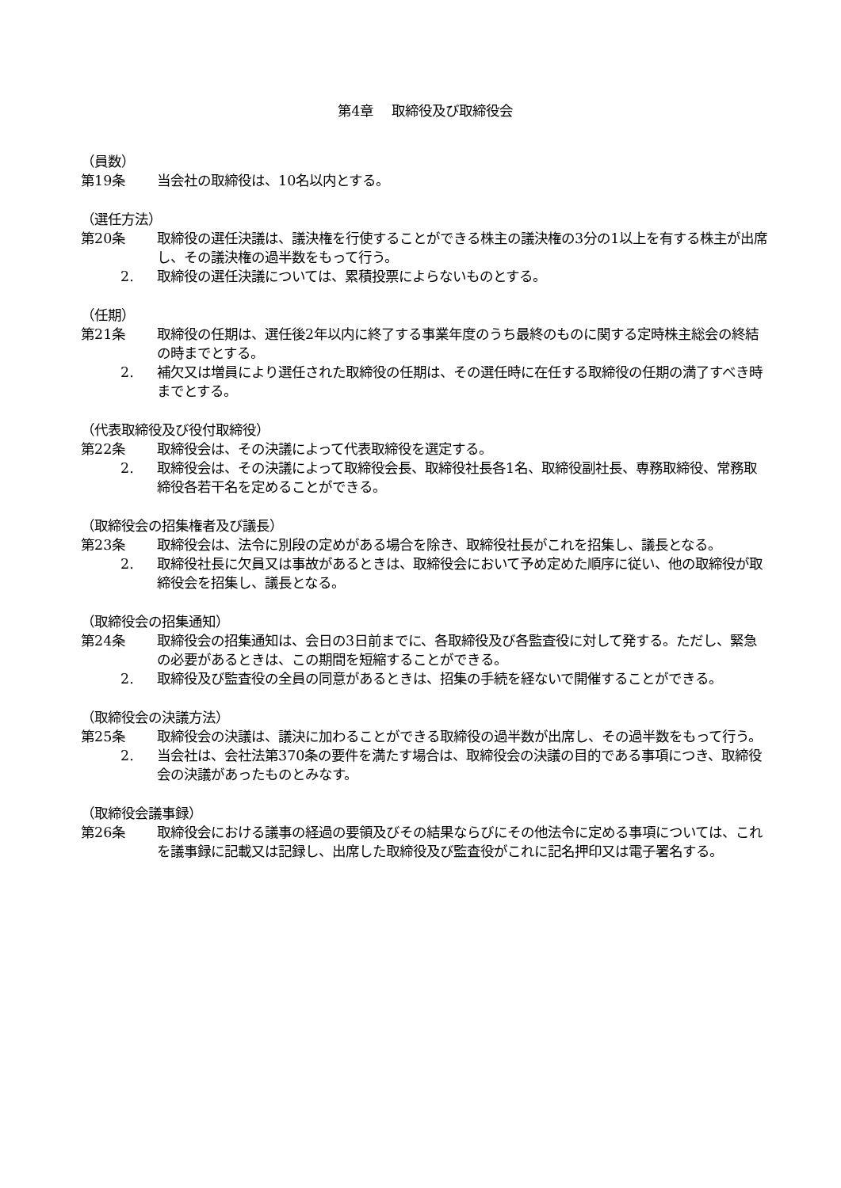第4章　 取締役及び取締役会
（員数）
第19条 当会社の取締役は、10名以内とする。
（選任方法）
第20条 取締役の選任決議は、議決権を行使することができる株主の議決権の3分の1以上を有する株主が出席し、その議決権の過半数をもって行う。
2. 取締役の選任決議については、累積投票によらないものとする。
（任期）
第21条 取締役の任期は、選任後2年以内に終了する事業年度のうち最終のものに関する定時株主総会の終結の時までとする。
2. 補欠又は増員により選任された取締役の任期は、その選任時に在任する取締役の任期の満了すべき時までとする。
（代表取締役及び役付取締役）
第22条 取締役会は、その決議によって代表取締役を選定する。
2. 取締役会は、その決議によって取締役会長、取締役社長各1名、取締役副社長、専務取締役、常務取締役各若干名を定めることができる。
（取締役会の招集権者及び議長）
第23条 取締役会は、法令に別段の定めがある場合を除き、取締役社長がこれを招集し、議長となる。
2. 取締役社長に欠員又は事故があるときは、取締役会において予め定めた順序に従い、他の取締役が取締役会を招集し、議長となる。
（取締役会の招集通知）
第24条 取締役会の招集通知は、会日の3日前までに、各取締役及び各監査役に対して発する。ただし、緊急の必要があるときは、この期間を短縮することができる。
2. 取締役及び監査役の全員の同意があるときは、招集の手続を経ないで開催することができる。
（取締役会の決議方法）
第25条 取締役会の決議は、議決に加わることができる取締役の過半数が出席し、その過半数をもって行う。
2. 当会社は、会社法第370条の要件を満たす場合は、取締役会の決議の目的である事項につき、取締役会の決議があったものとみなす。
（取締役会議事録）
第26条 取締役会における議事の経過の要領及びその結果ならびにその他法令に定める事項については、これを議事録に記載又は記録し、出席した取締役及び監査役がこれに記名押印又は電子署名する。